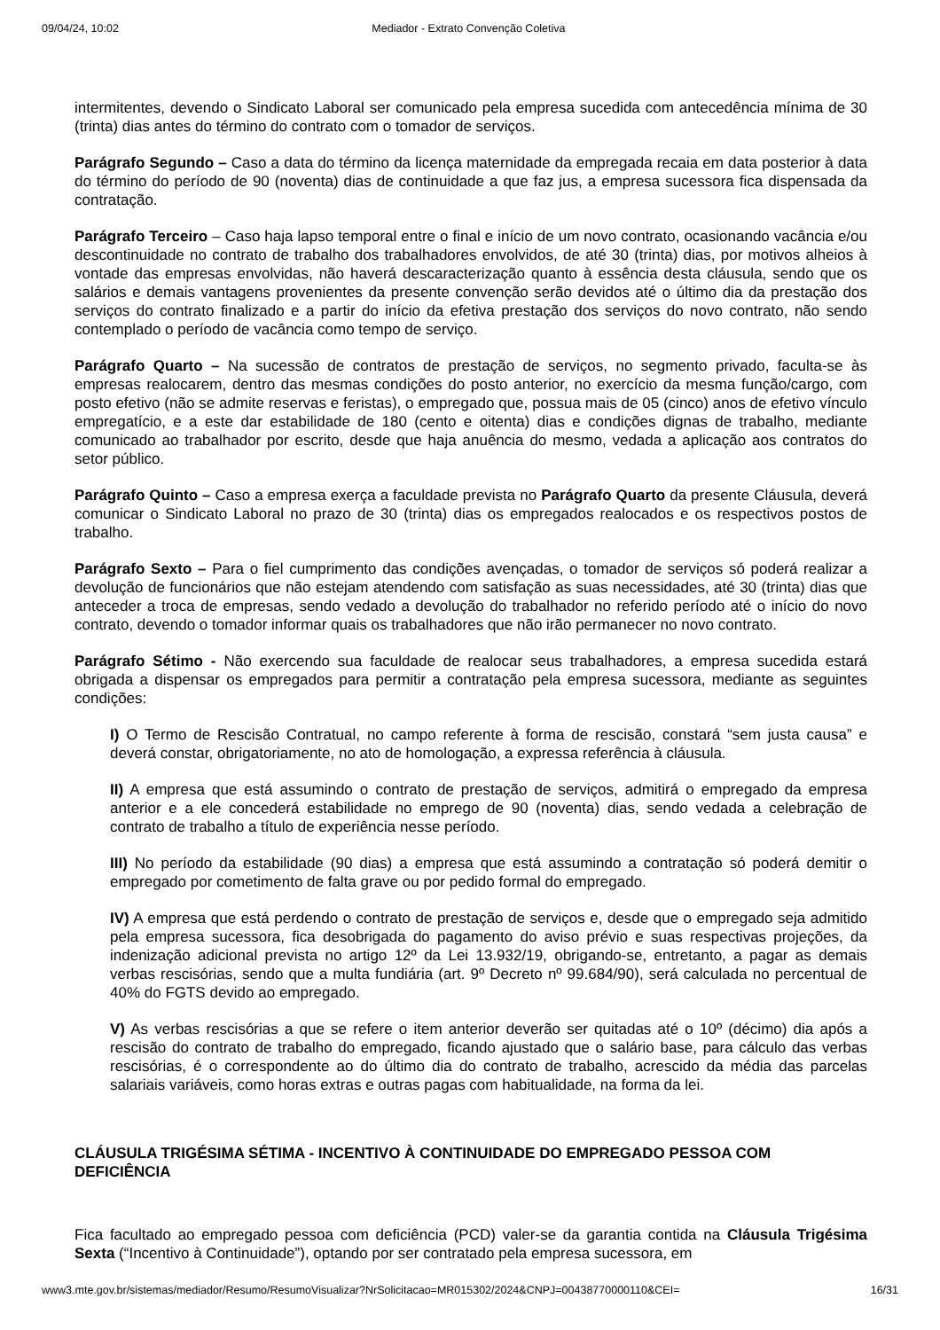09/04/24, 10:02 Mediador - Extrato Convenção Coletiva
intermitentes, devendo o Sindicato Laboral ser comunicado pela empresa sucedida com antecedência mínima de 30 (trinta) dias antes do término do contrato com o tomador de serviços.
Parágrafo Segundo – Caso a data do término da licença maternidade da empregada recaia em data posterior à data do término do período de 90 (noventa) dias de continuidade a que faz jus, a empresa sucessora fica dispensada da contratação.
Parágrafo Terceiro – Caso haja lapso temporal entre o final e início de um novo contrato, ocasionando vacância e/ou descontinuidade no contrato de trabalho dos trabalhadores envolvidos, de até 30 (trinta) dias, por motivos alheios à vontade das empresas envolvidas, não haverá descaracterização quanto à essência desta cláusula, sendo que os salários e demais vantagens provenientes da presente convenção serão devidos até o último dia da prestação dos serviços do contrato finalizado e a partir do início da efetiva prestação dos serviços do novo contrato, não sendo contemplado o período de vacância como tempo de serviço.
Parágrafo Quarto – Na sucessão de contratos de prestação de serviços, no segmento privado, faculta-se às empresas realocarem, dentro das mesmas condições do posto anterior, no exercício da mesma função/cargo, com posto efetivo (não se admite reservas e feristas), o empregado que, possua mais de 05 (cinco) anos de efetivo vínculo empregatício, e a este dar estabilidade de 180 (cento e oitenta) dias e condições dignas de trabalho, mediante comunicado ao trabalhador por escrito, desde que haja anuência do mesmo, vedada a aplicação aos contratos do setor público.
Parágrafo Quinto – Caso a empresa exerça a faculdade prevista no Parágrafo Quarto da presente Cláusula, deverá comunicar o Sindicato Laboral no prazo de 30 (trinta) dias os empregados realocados e os respectivos postos de trabalho.
Parágrafo Sexto – Para o fiel cumprimento das condições avençadas, o tomador de serviços só poderá realizar a devolução de funcionários que não estejam atendendo com satisfação as suas necessidades, até 30 (trinta) dias que anteceder a troca de empresas, sendo vedado a devolução do trabalhador no referido período até o início do novo contrato, devendo o tomador informar quais os trabalhadores que não irão permanecer no novo contrato.
Parágrafo Sétimo - Não exercendo sua faculdade de realocar seus trabalhadores, a empresa sucedida estará obrigada a dispensar os empregados para permitir a contratação pela empresa sucessora, mediante as seguintes condições:
I) O Termo de Rescisão Contratual, no campo referente à forma de rescisão, constará “sem justa causa” e deverá constar, obrigatoriamente, no ato de homologação, a expressa referência à cláusula.
II) A empresa que está assumindo o contrato de prestação de serviços, admitirá o empregado da empresa anterior e a ele concederá estabilidade no emprego de 90 (noventa) dias, sendo vedada a celebração de contrato de trabalho a título de experiência nesse período.
III) No período da estabilidade (90 dias) a empresa que está assumindo a contratação só poderá demitir o empregado por cometimento de falta grave ou por pedido formal do empregado.
IV) A empresa que está perdendo o contrato de prestação de serviços e, desde que o empregado seja admitido pela empresa sucessora, fica desobrigada do pagamento do aviso prévio e suas respectivas projeções, da indenização adicional prevista no artigo 12º da Lei 13.932/19, obrigando-se, entretanto, a pagar as demais verbas rescisórias, sendo que a multa fundiária (art. 9º Decreto nº 99.684/90), será calculada no percentual de 40% do FGTS devido ao empregado.
V) As verbas rescisórias a que se refere o item anterior deverão ser quitadas até o 10º (décimo) dia após a rescisão do contrato de trabalho do empregado, ficando ajustado que o salário base, para cálculo das verbas rescisórias, é o correspondente ao do último dia do contrato de trabalho, acrescido da média das parcelas salariais variáveis, como horas extras e outras pagas com habitualidade, na forma da lei.
CLÁUSULA TRIGÉSIMA SÉTIMA - INCENTIVO À CONTINUIDADE DO EMPREGADO PESSOA COM DEFICIÊNCIA
Fica facultado ao empregado pessoa com deficiência (PCD) valer-se da garantia contida na Cláusula Trigésima Sexta (“Incentivo à Continuidade”), optando por ser contratado pela empresa sucessora, em
www3.mte.gov.br/sistemas/mediador/Resumo/ResumoVisualizar?NrSolicitacao=MR015302/2024&CNPJ=00438770000110&CEI= 16/31